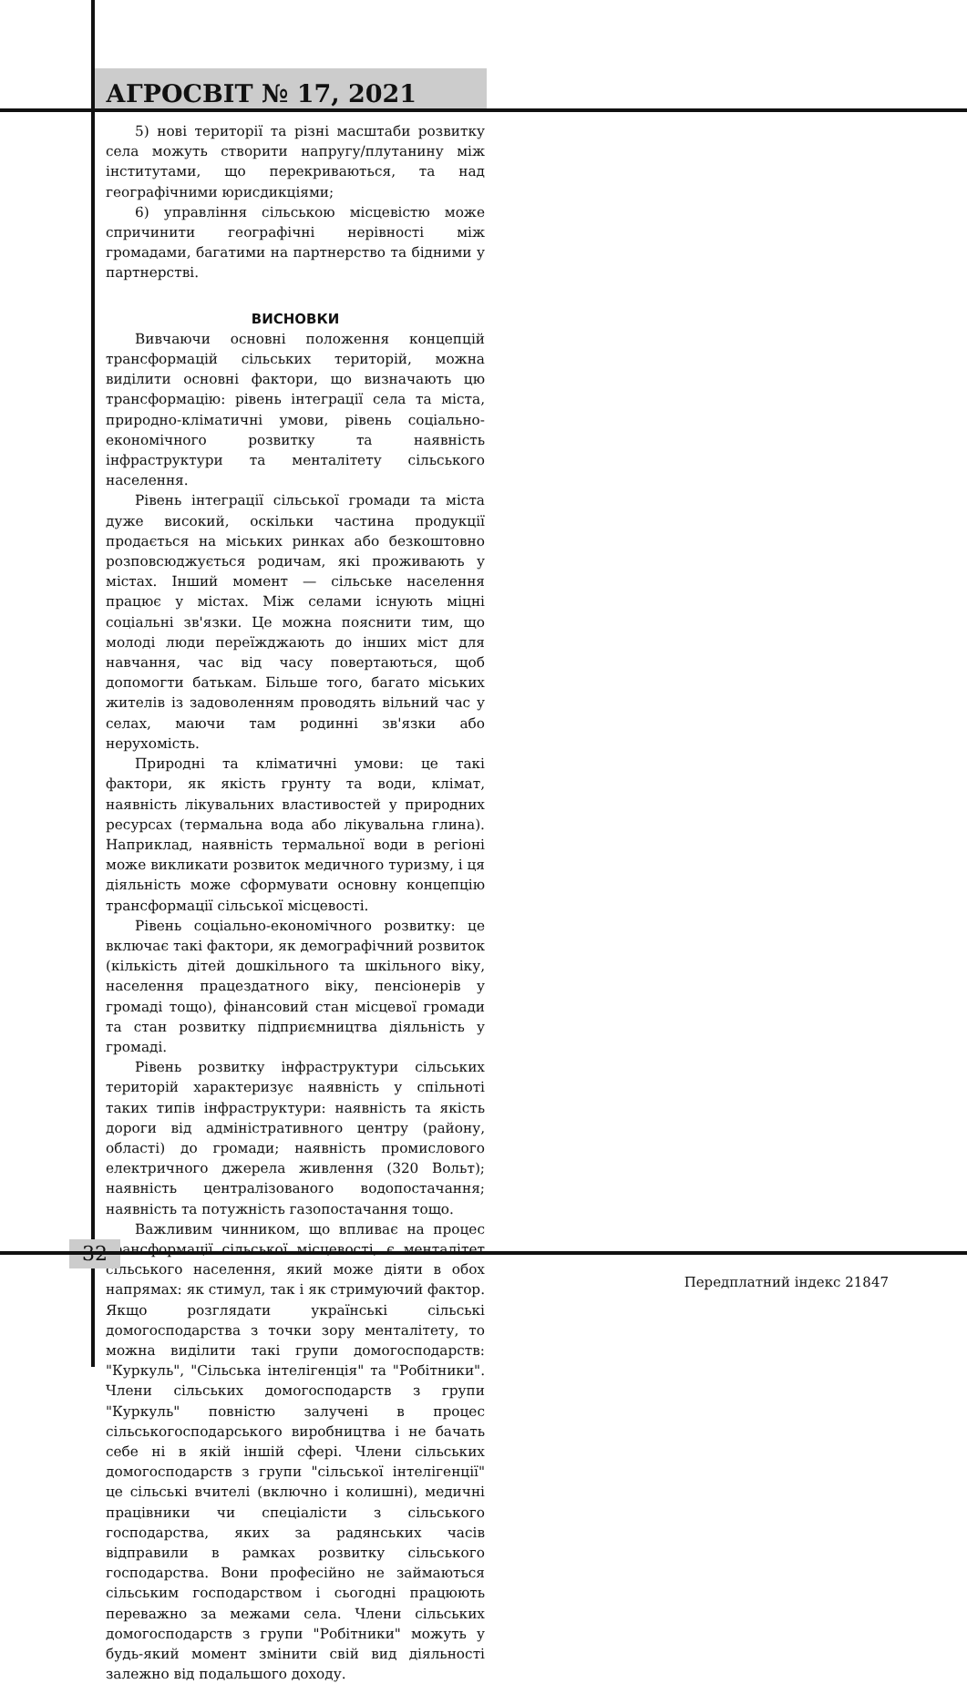АГРОСВІТ № 17, 2021
5) нові території та різні масштаби розвитку села можуть створити напругу/плутанину між інститутами, що перекриваються, та над географічними юрисдикціями;
6) управління сільською місцевістю може спричинити географічні нерівності між громадами, багатими на партнерство та бідними у партнерстві.
ВИСНОВКИ
Вивчаючи основні положення концепцій трансформацій сільських територій, можна виділити основні фактори, що визначають цю трансформацію: рівень інтеграції села та міста, природно-кліматичні умови, рівень соціально-економічного розвитку та наявність інфраструктури та менталітету сільського населення.
Рівень інтеграції сільської громади та міста дуже високий, оскільки частина продукції продається на міських ринках або безкоштовно розповсюджується родичам, які проживають у містах. Інший момент — сільське населення працює у містах. Між селами існують міцні соціальні зв'язки. Це можна пояснити тим, що молоді люди переїжджають до інших міст для навчання, час від часу повертаються, щоб допомогти батькам. Більше того, багато міських жителів із задоволенням проводять вільний час у селах, маючи там родинні зв'язки або нерухомість.
Природні та кліматичні умови: це такі фактори, як якість грунту та води, клімат, наявність лікувальних властивостей у природних ресурсах (термальна вода або лікувальна глина). Наприклад, наявність термальної води в регіоні може викликати розвиток медичного туризму, і ця діяльність може сформувати основну концепцію трансформації сільської місцевості.
Рівень соціально-економічного розвитку: це включає такі фактори, як демографічний розвиток (кількість дітей дошкільного та шкільного віку, населення працездатного віку, пенсіонерів у громаді тощо), фінансовий стан місцевої громади та стан розвитку підприємництва діяльність у громаді.
Рівень розвитку інфраструктури сільських територій характеризує наявність у спільноті таких типів інфраструктури: наявність та якість дороги від адміністративного центру (району, області) до громади; наявність промислового електричного джерела живлення (320 Вольт); наявність централізованого водопостачання; наявність та потужність газопостачання тощо.
Важливим чинником, що впливає на процес трансформації сільської місцевості, є менталітет сільського населення, який може діяти в обох напрямах: як стимул, так і як стримуючий фактор. Якщо розглядати українські сільські домогосподарства з точки зору менталітету, то можна виділити такі групи домогосподарств: "Куркуль", "Сільська інтелігенція" та "Робітники". Члени сільських домогосподарств з групи "Куркуль" повністю залучені в процес сільськогосподарського виробництва і не бачать себе ні в якій іншій сфері. Члени сільських домогосподарств з групи "сільської інтелігенції" це сільські вчителі (включно і колишні), медичні працівники чи спеціалісти з сільського господарства, яких за радянських часів відправили в рамках розвитку сільського господарства. Вони професійно не займаються сільським господарством і сьогодні працюють переважно за межами села. Члени сільських домогосподарств з групи "Робітники" можуть у будь-який момент змінити свій вид діяльності залежно від подальшого доходу.
32
Передплатний індекс 21847